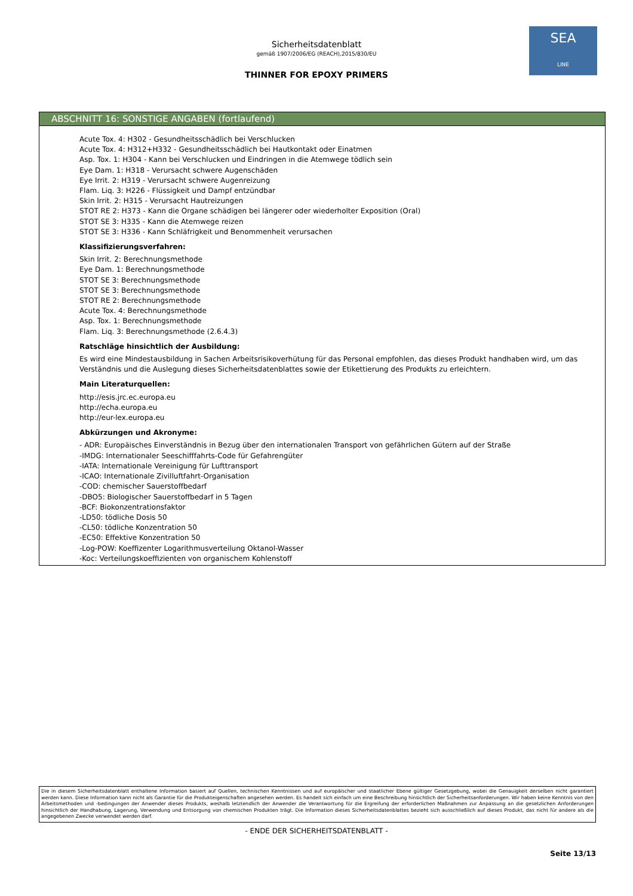Sicherheitsdatenblatt
gemäß 1907/2006/EG (REACH),2015/830/EU
THINNER FOR EPOXY PRIMERS
SEA
LINE
ABSCHNITT 16: SONSTIGE ANGABEN (fortlaufend)
Acute Tox. 4: H302 - Gesundheitsschädlich bei Verschlucken
Acute Tox. 4: H312+H332 - Gesundheitsschädlich bei Hautkontakt oder Einatmen
Asp. Tox. 1: H304 - Kann bei Verschlucken und Eindringen in die Atemwege tödlich sein
Eye Dam. 1: H318 - Verursacht schwere Augenschäden
Eye Irrit. 2: H319 - Verursacht schwere Augenreizung
Flam. Liq. 3: H226 - Flüssigkeit und Dampf entzündbar
Skin Irrit. 2: H315 - Verursacht Hautreizungen
STOT RE 2: H373 - Kann die Organe schädigen bei längerer oder wiederholter Exposition (Oral)
STOT SE 3: H335 - Kann die Atemwege reizen
STOT SE 3: H336 - Kann Schläfrigkeit und Benommenheit verursachen
Klassifizierungsverfahren:
Skin Irrit. 2: Berechnungsmethode
Eye Dam. 1: Berechnungsmethode
STOT SE 3: Berechnungsmethode
STOT SE 3: Berechnungsmethode
STOT RE 2: Berechnungsmethode
Acute Tox. 4: Berechnungsmethode
Asp. Tox. 1: Berechnungsmethode
Flam. Liq. 3: Berechnungsmethode (2.6.4.3)
Ratschläge hinsichtlich der Ausbildung:
Es wird eine Mindestausbildung in Sachen Arbeitsrisikoverhütung für das Personal empfohlen, das dieses Produkt handhaben wird, um das Verständnis und die Auslegung dieses Sicherheitsdatenblattes sowie der Etikettierung des Produkts zu erleichtern.
Main Literaturquellen:
http://esis.jrc.ec.europa.eu
http://echa.europa.eu
http://eur-lex.europa.eu
Abkürzungen und Akronyme:
- ADR: Europäisches Einverständnis in Bezug über den internationalen Transport von gefährlichen Gütern auf der Straße
-IMDG: Internationaler Seeschifffahrts-Code für Gefahrengüter
-IATA: Internationale Vereinigung für Lufttransport
-ICAO: Internationale Zivilluftfahrt-Organisation
-COD: chemischer Sauerstoffbedarf
-DBO5: Biologischer Sauerstoffbedarf in 5 Tagen
-BCF: Biokonzentrationsfaktor
-LD50: tödliche Dosis 50
-CL50: tödliche Konzentration 50
-EC50: Effektive Konzentration 50
-Log-POW: Koeffizenter Logarithmusverteilung Oktanol-Wasser
-Koc: Verteilungskoeffizienten von organischem Kohlenstoff
Die in diesem Sicherheitsdatenblatt enthaltene Information basiert auf Quellen, technischen Kenntnissen und auf europäischer und staatlicher Ebene gültiger Gesetzgebung, wobei die Genauigkeit derselben nicht garantiert werden kann. Diese Information kann nicht als Garantie für die Produkteigenschaften angesehen werden. Es handelt sich einfach um eine Beschreibung hinsichtlich der Sicherheitsanforderungen. Wir haben keine Kenntnis von den Arbeitsmethoden und -bedingungen der Anwender dieses Produkts, weshalb letztendlich der Anwender die Verantwortung für die Ergreifung der erforderlichen Maßnahmen zur Anpassung an die gesetzlichen Anforderungen hinsichtlich der Handhabung, Lagerung, Verwendung und Entsorgung von chemischen Produkten trägt. Die Information dieses Sicherheitsdatenblattes bezieht sich ausschließlich auf dieses Produkt, das nicht für andere als die angegebenen Zwecke verwendet werden darf.
- ENDE DER SICHERHEITSDATENBLATT -
Seite 13/13